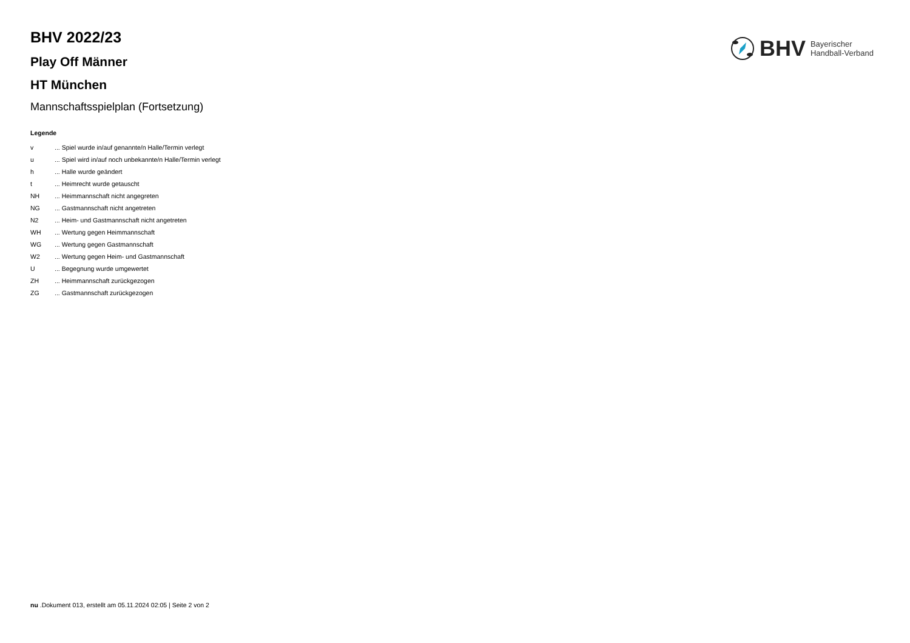BHV Bayerischer
Handball-Verband
BHV 2022/23
Play Off Männer
HT München
Mannschaftsspielplan (Fortsetzung)
Legende
| v | ... Spiel wurde in/auf genannte/n Halle/Termin verlegt |
| u | ... Spiel wird in/auf noch unbekannte/n Halle/Termin verlegt |
| h | ... Halle wurde geändert |
| t | ... Heimrecht wurde getauscht |
| NH | ... Heimmannschaft nicht angegreten |
| NG | ... Gastmannschaft nicht angetreten |
| N2 | ... Heim- und Gastmannschaft nicht angetreten |
| WH | ... Wertung gegen Heimmannschaft |
| WG | ... Wertung gegen Gastmannschaft |
| W2 | ... Wertung gegen Heim- und Gastmannschaft |
| U | ... Begegnung wurde umgewertet |
| ZH | ... Heimmannschaft zurückgezogen |
| ZG | ... Gastmannschaft zurückgezogen |
nu .Dokument 013, erstellt am 05.11.2024 02:05 | Seite 2 von 2